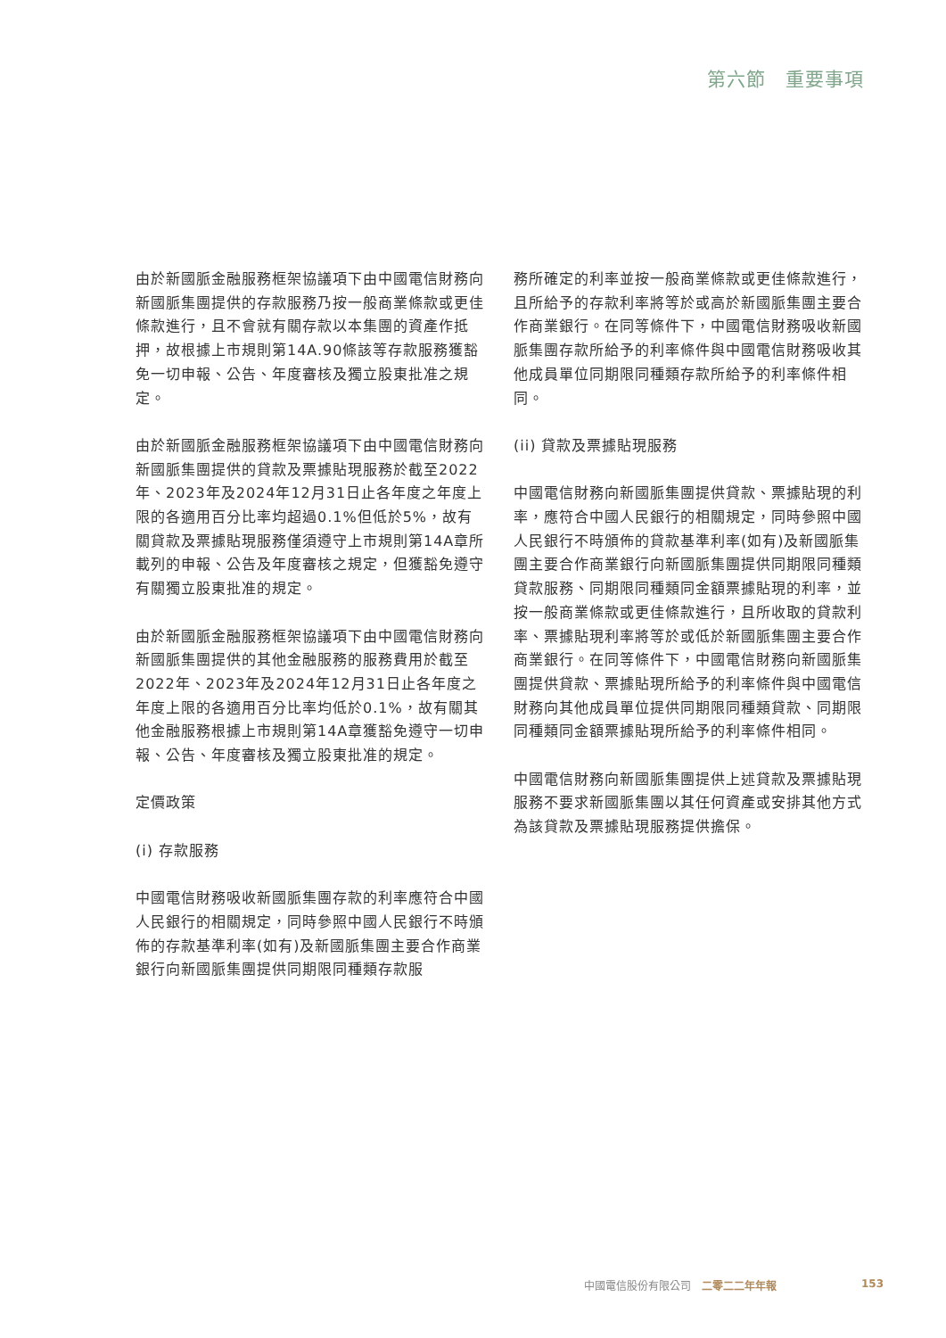第六節　重要事項
由於新國脈金融服務框架協議項下由中國電信財務向新國脈集團提供的存款服務乃按一般商業條款或更佳條款進行，且不會就有關存款以本集團的資產作抵押，故根據上市規則第14A.90條該等存款服務獲豁免一切申報、公告、年度審核及獨立股東批准之規定。
由於新國脈金融服務框架協議項下由中國電信財務向新國脈集團提供的貸款及票據貼現服務於截至2022年、2023年及2024年12月31日止各年度之年度上限的各適用百分比率均超過0.1%但低於5%，故有關貸款及票據貼現服務僅須遵守上市規則第14A章所載列的申報、公告及年度審核之規定，但獲豁免遵守有關獨立股東批准的規定。
由於新國脈金融服務框架協議項下由中國電信財務向新國脈集團提供的其他金融服務的服務費用於截至2022年、2023年及2024年12月31日止各年度之年度上限的各適用百分比率均低於0.1%，故有關其他金融服務根據上市規則第14A章獲豁免遵守一切申報、公告、年度審核及獨立股東批准的規定。
定價政策
(i) 存款服務
中國電信財務吸收新國脈集團存款的利率應符合中國人民銀行的相關規定，同時參照中國人民銀行不時頒佈的存款基準利率(如有)及新國脈集團主要合作商業銀行向新國脈集團提供同期限同種類存款服
務所確定的利率並按一般商業條款或更佳條款進行，且所給予的存款利率將等於或高於新國脈集團主要合作商業銀行。在同等條件下，中國電信財務吸收新國脈集團存款所給予的利率條件與中國電信財務吸收其他成員單位同期限同種類存款所給予的利率條件相同。
(ii) 貸款及票據貼現服務
中國電信財務向新國脈集團提供貸款、票據貼現的利率，應符合中國人民銀行的相關規定，同時參照中國人民銀行不時頒佈的貸款基準利率(如有)及新國脈集團主要合作商業銀行向新國脈集團提供同期限同種類貸款服務、同期限同種類同金額票據貼現的利率，並按一般商業條款或更佳條款進行，且所收取的貸款利率、票據貼現利率將等於或低於新國脈集團主要合作商業銀行。在同等條件下，中國電信財務向新國脈集團提供貸款、票據貼現所給予的利率條件與中國電信財務向其他成員單位提供同期限同種類貸款、同期限同種類同金額票據貼現所給予的利率條件相同。
中國電信財務向新國脈集團提供上述貸款及票據貼現服務不要求新國脈集團以其任何資產或安排其他方式為該貸款及票據貼現服務提供擔保。
中國電信股份有限公司　二零二二年年報 153